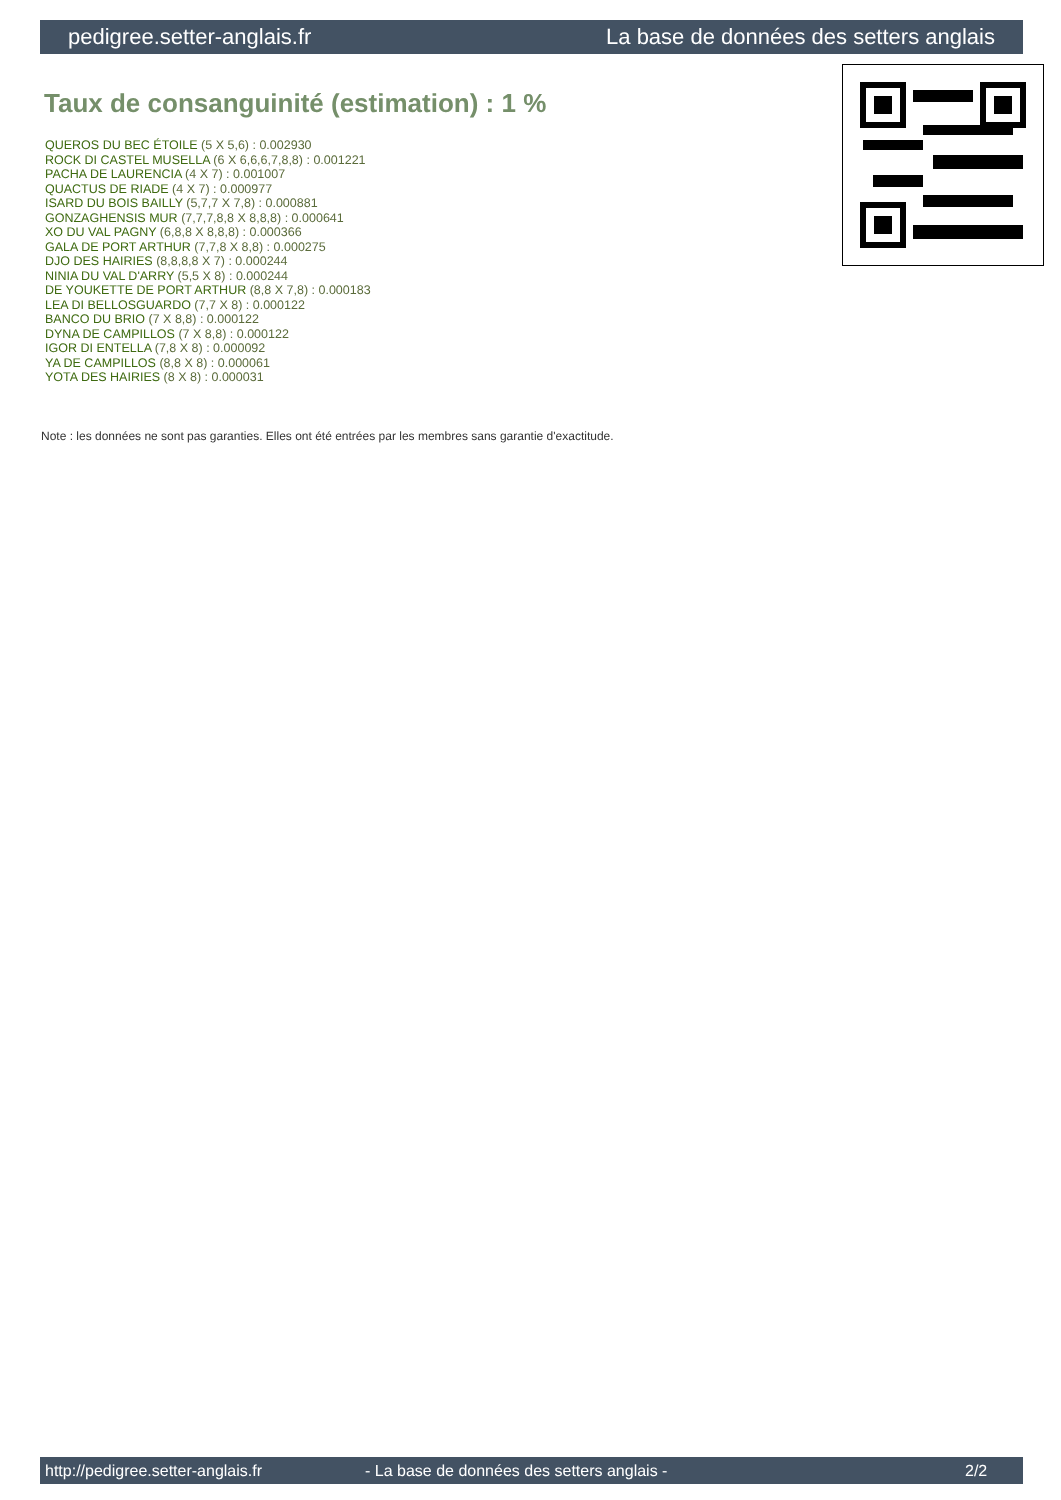pedigree.setter-anglais.fr La base de données des setters anglais
Taux de consanguinité (estimation) : 1 %
QUEROS DU BEC ÉTOILE (5 X 5,6) : 0.002930
ROCK DI CASTEL MUSELLA (6 X 6,6,6,7,8,8) : 0.001221
PACHA DE LAURENCIA (4 X 7) : 0.001007
QUACTUS DE RIADE (4 X 7) : 0.000977
ISARD DU BOIS BAILLY (5,7,7 X 7,8) : 0.000881
GONZAGHENSIS MUR (7,7,7,8,8 X 8,8,8) : 0.000641
XO DU VAL PAGNY (6,8,8 X 8,8,8) : 0.000366
GALA DE PORT ARTHUR (7,7,8 X 8,8) : 0.000275
DJO DES HAIRIES (8,8,8,8 X 7) : 0.000244
NINIA DU VAL D'ARRY (5,5 X 8) : 0.000244
DE YOUKETTE DE PORT ARTHUR (8,8 X 7,8) : 0.000183
LEA DI BELLOSGUARDO (7,7 X 8) : 0.000122
BANCO DU BRIO (7 X 8,8) : 0.000122
DYNA DE CAMPILLOS (7 X 8,8) : 0.000122
IGOR DI ENTELLA (7,8 X 8) : 0.000092
YA DE CAMPILLOS (8,8 X 8) : 0.000061
YOTA DES HAIRIES (8 X 8) : 0.000031
Note : les données ne sont pas garanties. Elles ont été entrées par les membres sans garantie d'exactitude.
http://pedigree.setter-anglais.fr - La base de données des setters anglais - 2/2